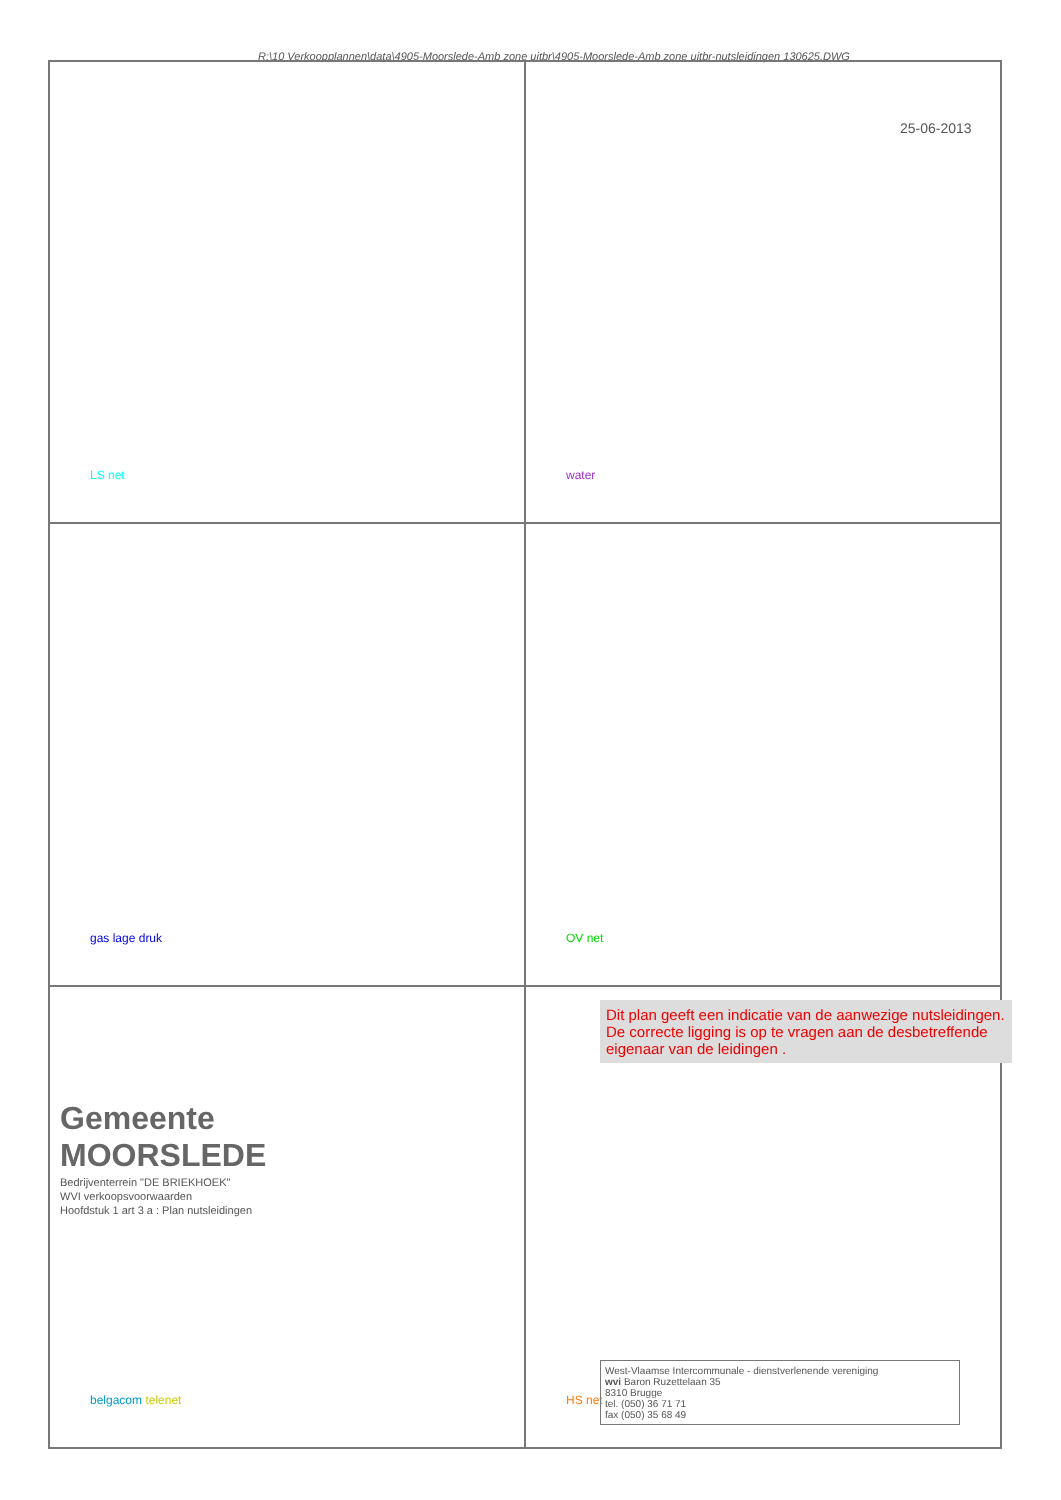R:\10 Verkoopplannen\data\4905-Moorslede-Amb zone uitbr\4905-Moorslede-Amb zone uitbr-nutsleidingen 130625.DWG
25-06-2013
LS net
water
gas lage druk
OV net
belgacom telenet
HS net
Gemeente MOORSLEDE
Bedrijventerrein "DE BRIEKHOEK"
WVI verkoopsvoorwaarden
Hoofdstuk 1 art 3 a : Plan nutsleidingen
Dit plan geeft een indicatie van de aanwezige nutsleidingen.
De correcte ligging is op te vragen aan de desbetreffende eigenaar van de leidingen .
West-Vlaamse Intercommunale - dienstverlenende vereniging
wvi Baron Ruzettelaan 35
8310 Brugge
tel. (050) 36 71 71
fax (050) 35 68 49